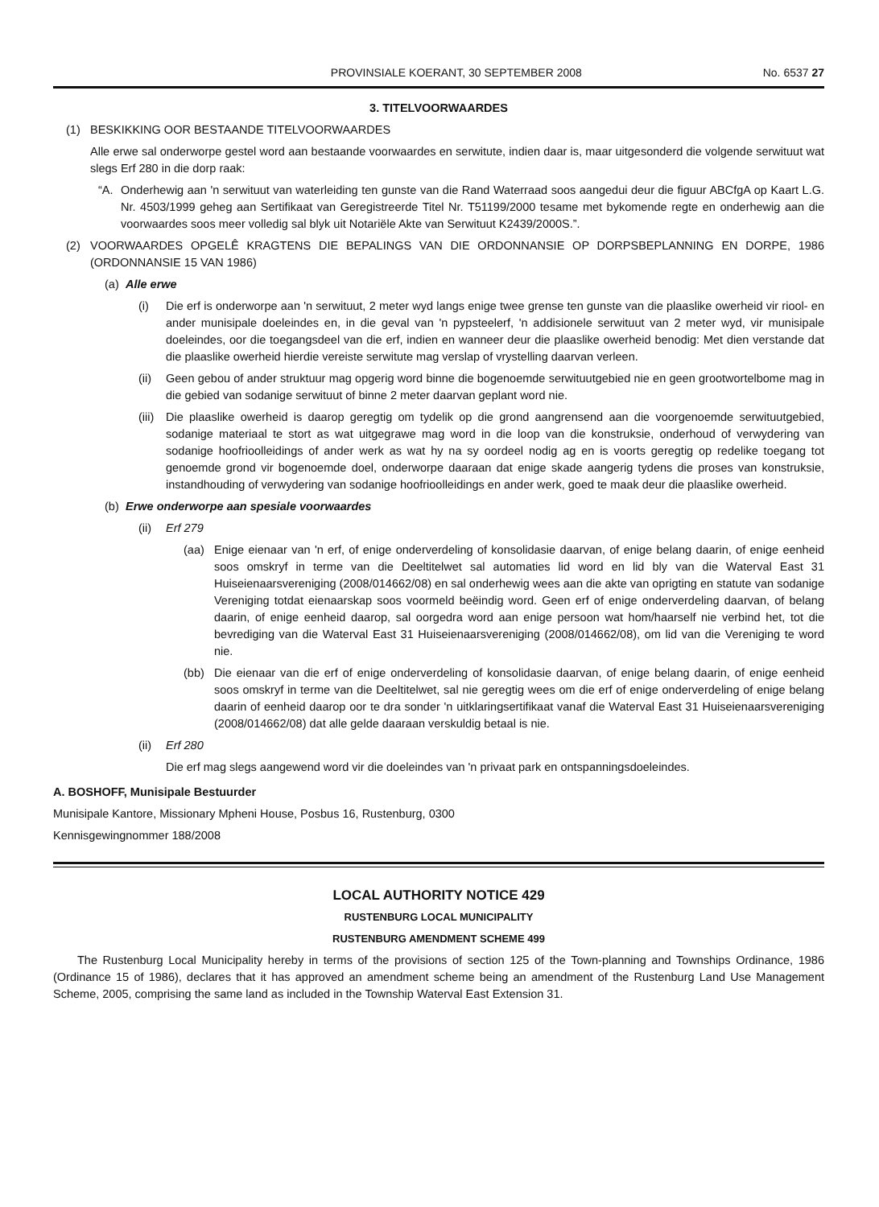PROVINSIALE KOERANT, 30 SEPTEMBER 2008 No. 6537 27
3. TITELVOORWAARDES
(1) BESKIKKING OOR BESTAANDE TITELVOORWAARDES
Alle erwe sal onderworpe gestel word aan bestaande voorwaardes en serwitute, indien daar is, maar uitgesonderd die volgende serwituut wat slegs Erf 280 in die dorp raak:
“A. Onderhewig aan 'n serwituut van waterleiding ten gunste van die Rand Waterraad soos aangedui deur die figuur ABCfgA op Kaart L.G. Nr. 4503/1999 geheg aan Sertifikaat van Geregistreerde Titel Nr. T51199/2000 tesame met bykomende regte en onderhewig aan die voorwaardes soos meer volledig sal blyk uit Notariële Akte van Serwituut K2439/2000S.”.
(2) VOORWAARDES OPGELÊ KRAGTENS DIE BEPALINGS VAN DIE ORDONNANSIE OP DORPSBEPLANNING EN DORPE, 1986 (ORDONNANSIE 15 VAN 1986)
(a) Alle erwe
(i) Die erf is onderworpe aan 'n serwituut, 2 meter wyd langs enige twee grense ten gunste van die plaaslike owerheid vir riool- en ander munisipale doeleindes en, in die geval van 'n pypsteelerf, 'n addisionele serwituut van 2 meter wyd, vir munisipale doeleindes, oor die toegangsdeel van die erf, indien en wanneer deur die plaaslike owerheid benodig: Met dien verstande dat die plaaslike owerheid hierdie vereiste serwitute mag verslap of vrystelling daarvan verleen.
(ii) Geen gebou of ander struktuur mag opgerig word binne die bogenoemde serwituutgebied nie en geen grootwortelbome mag in die gebied van sodanige serwituut of binne 2 meter daarvan geplant word nie.
(iii) Die plaaslike owerheid is daarop geregtig om tydelik op die grond aangrensend aan die voorgenoemde serwituutgebied, sodanige materiaal te stort as wat uitgegrawe mag word in die loop van die konstruksie, onderhoud of verwydering van sodanige hoofrioolleidings of ander werk as wat hy na sy oordeel nodig ag en is voorts geregtig op redelike toegang tot genoemde grond vir bogenoemde doel, onderworpe daaraan dat enige skade aangerig tydens die proses van konstruksie, instandhouding of verwydering van sodanige hoofrioolleidings en ander werk, goed te maak deur die plaaslike owerheid.
(b) Erwe onderworpe aan spesiale voorwaardes
(ii) Erf 279
(aa) Enige eienaar van 'n erf, of enige onderverdeling of konsolidasie daarvan, of enige belang daarin, of enige eenheid soos omskryf in terme van die Deeltitelwet sal automaties lid word en lid bly van die Waterval East 31 Huiseienaarsvereniging (2008/014662/08) en sal onderhewig wees aan die akte van oprigting en statute van sodanige Vereniging totdat eienaarskap soos voormeld beëindig word. Geen erf of enige onderverdeling daarvan, of belang daarin, of enige eenheid daarop, sal oorgedra word aan enige persoon wat hom/haarself nie verbind het, tot die bevrediging van die Waterval East 31 Huiseienaarsvereniging (2008/014662/08), om lid van die Vereniging te word nie.
(bb) Die eienaar van die erf of enige onderverdeling of konsolidasie daarvan, of enige belang daarin, of enige eenheid soos omskryf in terme van die Deeltitelwet, sal nie geregtig wees om die erf of enige onderverdeling of enige belang daarin of eenheid daarop oor te dra sonder 'n uitklaringsertifikaat vanaf die Waterval East 31 Huiseienaarsvereniging (2008/014662/08) dat alle gelde daaraan verskuldig betaal is nie.
(ii) Erf 280
Die erf mag slegs aangewend word vir die doeleindes van 'n privaat park en ontspanningsdoeleindes.
A. BOSHOFF, Munisipale Bestuurder
Munisipale Kantore, Missionary Mpheni House, Posbus 16, Rustenburg, 0300
Kennisgewingnommer 188/2008
LOCAL AUTHORITY NOTICE 429
RUSTENBURG LOCAL MUNICIPALITY
RUSTENBURG AMENDMENT SCHEME 499
The Rustenburg Local Municipality hereby in terms of the provisions of section 125 of the Town-planning and Townships Ordinance, 1986 (Ordinance 15 of 1986), declares that it has approved an amendment scheme being an amendment of the Rustenburg Land Use Management Scheme, 2005, comprising the same land as included in the Township Waterval East Extension 31.